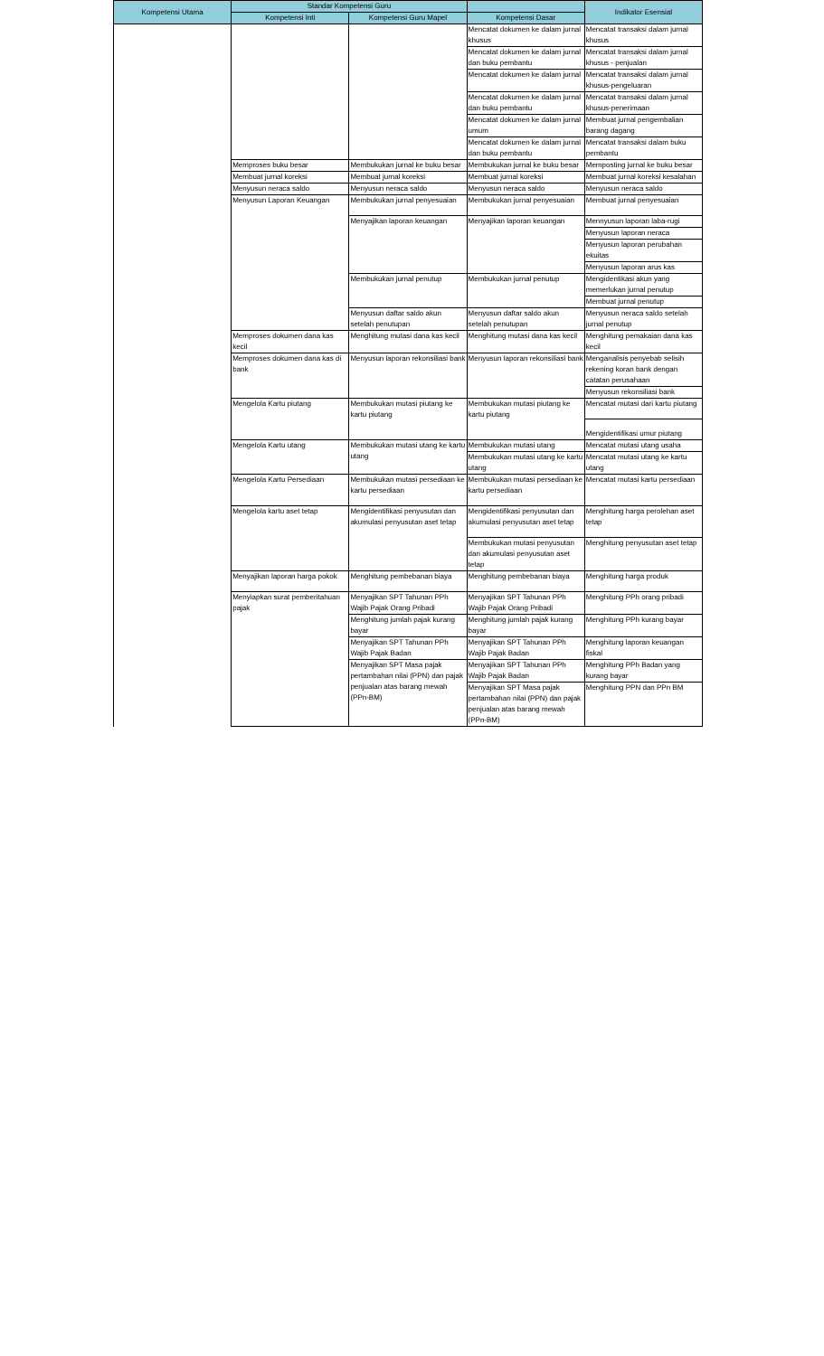| Kompetensi Utama | Standar Kompetensi Guru | | | Indikator Esensial |
| --- | --- | --- | --- | --- |
| | Kompetensi Inti | Kompetensi Guru Mapel | Kompetensi Dasar | |
| | | | Mencatat dokumen ke dalam jurnal khusus | Mencatat transaksi dalam jurnal khusus |
| | | | Mencatat dokumen ke dalam jurnal dan buku pembantu | Mencatat transaksi dalam jurnal khusus - penjualan |
| | | | Mencatat dokumen ke dalam jurnal | Mencatat transaksi dalam jurnal khusus-pengeluaran |
| | | | Mencatat dokumen ke dalam jurnal dan buku pembantu | Mencatat transaksi dalam jurnal khusus-penerimaan |
| | | | Mencatat dokumen ke dalam jurnal umum | Membuat jurnal pengembalian barang dagang |
| | | | Mencatat dokumen ke dalam jurnal dan buku pembantu | Mencatat transaksi dalam buku pembantu |
| | Memproses buku besar | Membukukan jurnal ke buku besar | Membukukan jurnal ke buku besar | Memposting jurnal ke buku besar |
| | Membuat jurnal koreksi | Membuat jurnal koreksi | Membuat jurnal koreksi | Membuat jurnal koreksi kesalahan |
| | Menyusun neraca saldo | Menyusun neraca saldo | Menyusun neraca saldo | Menyusun neraca saldo |
| | Menyusun Laporan Keuangan | Membukukan jurnal penyesuaian | Membukukan jurnal penyesuaian | Membuat jurnal penyesuaian |
| | | Menyajikan laporan keuangan | Menyajikan laporan keuangan | Mennyusun laporan laba-rugi |
| | | | | Menyusun laporan neraca |
| | | | | Menyusun laporan perubahan ekuitas |
| | | | | Menyusun laporan arus kas |
| | | Membukukan jurnal penutup | Membukukan jurnal penutup | Mengidentikasi akun yang memerlukan jurnal penutup |
| | | | | Membuat jurnal penutup |
| | | Menyusun daftar saldo akun setelah penutupan | Menyusun daftar saldo akun setelah penutupan | Menyusun neraca saldo setelah jurnal penutup |
| | Memproses dokumen dana kas kecil | Menghitung mutasi dana kas kecil | Menghitung mutasi dana kas kecil | Menghitung pemakaian dana kas kecil |
| | Memproses dokumen dana kas di bank | Menyusun laporan rekonsiliasi bank | Menyusun laporan rekonsiliasi bank | Menganalisis penyebab selisih rekening koran bank dengan catatan perusahaan |
| | | | | Menyusun rekonsiliasi bank |
| | Mengelola Kartu piutang | Membukukan mutasi piutang ke kartu piutang | Membukukan mutasi piutang ke kartu piutang | Mencatat mutasi dari kartu piutang |
| | | | | Mengidentifikasi umur piutang |
| | Mengelola Kartu utang | Membukukan mutasi utang ke kartu utang | Membukukan mutasi utang | Mencatat mutasi utang usaha |
| | | | Membukukan mutasi utang ke kartu utang | Mencatat mutasi utang ke kartu utang |
| | Mengelola Kartu Persediaan | Membukukan mutasi persediaan ke kartu persediaan | Membukukan mutasi persediaan ke kartu persediaan | Mencatat mutasi kartu persediaan |
| | Mengelola kartu aset tetap | Mengidentifikasi penyusutan dan akumulasi penyusutan aset tetap | Mengidentifikasi penyusutan dan akumulasi penyusutan aset tetap | Menghitung harga perolehan aset tetap |
| | | | Membukukan mutasi penyusutan dan akumulasi penyusutan aset tetap | Menghitung penyusutan aset tetap |
| | Menyajikan laporan harga pokok | Menghitung pembebanan biaya | Menghitung pembebanan biaya | Menghitung harga produk |
| | Menyiapkan surat pemberitahuan pajak | Menyajikan SPT Tahunan PPh Wajib Pajak Orang Pribadi | Menyajikan SPT Tahunan PPh Wajib Pajak Orang Pribadi | Menghitung PPh orang pribadi |
| | | Menghitung jumlah pajak kurang bayar | Menghitung jumlah pajak kurang bayar | Menghitung PPh kurang bayar |
| | | Menyajikan SPT Tahunan PPh Wajib Pajak Badan | Menyajikan SPT Tahunan PPh Wajib Pajak Badan | Menghitung laporan keuangan fiskal |
| | | Menyajikan SPT Masa pajak pertambahan nilai (PPN) dan pajak penjualan atas barang mewah (PPn-BM) | Menyajikan SPT Tahunan PPh Wajib Pajak Badan | Menghitung PPh Badan yang kurang bayar |
| | | | Menyajikan SPT Masa pajak pertambahan nilai (PPN) dan pajak penjualan atas barang mewah (PPn-BM) | Menghitung PPN dan PPn BM |